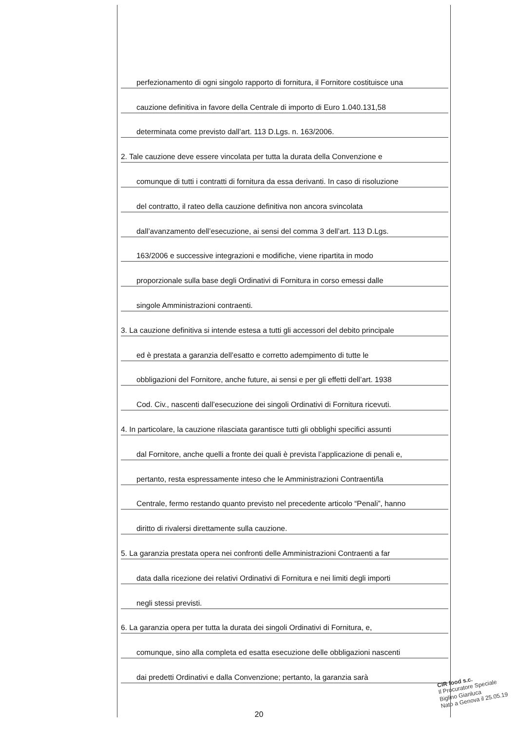perfezionamento di ogni singolo rapporto di fornitura, il Fornitore costituisce una
cauzione definitiva in favore della Centrale di importo di Euro 1.040.131,58
determinata come previsto dall’art. 113 D.Lgs. n. 163/2006.
2. Tale cauzione deve essere vincolata per tutta la durata della Convenzione e
comunque di tutti i contratti di fornitura da essa derivanti. In caso di risoluzione
del contratto, il rateo della cauzione definitiva non ancora svincolata
dall’avanzamento dell’esecuzione, ai sensi del comma 3 dell’art. 113 D.Lgs.
163/2006 e successive integrazioni e modifiche, viene ripartita in modo
proporzionale sulla base degli Ordinativi di Fornitura in corso emessi dalle
singole Amministrazioni contraenti.
3. La cauzione definitiva si intende estesa a tutti gli accessori del debito principale
ed è prestata a garanzia dell’esatto e corretto adempimento di tutte le
obbligazioni del Fornitore, anche future, ai sensi e per gli effetti dell’art. 1938
Cod. Civ., nascenti dall’esecuzione dei singoli Ordinativi di Fornitura ricevuti.
4. In particolare, la cauzione rilasciata garantisce tutti gli obblighi specifici assunti
dal Fornitore, anche quelli a fronte dei quali è prevista l’applicazione di penali e,
pertanto, resta espressamente inteso che le Amministrazioni Contraenti/la
Centrale, fermo restando quanto previsto nel precedente articolo “Penali”, hanno
diritto di rivalersi direttamente sulla cauzione.
5. La garanzia prestata opera nei confronti delle Amministrazioni Contraenti a far
data dalla ricezione dei relativi Ordinativi di Fornitura e nei limiti degli importi
negli stessi previsti.
6. La garanzia opera per tutta la durata dei singoli Ordinativi di Fornitura, e,
comunque, sino alla completa ed esatta esecuzione delle obbligazioni nascenti
dai predetti Ordinativi e dalla Convenzione; pertanto, la garanzia sarà
20
CIR food s.c.
Il Procuratore Speciale
Biglino Gianluca
Nato a Genova il 25.05.19